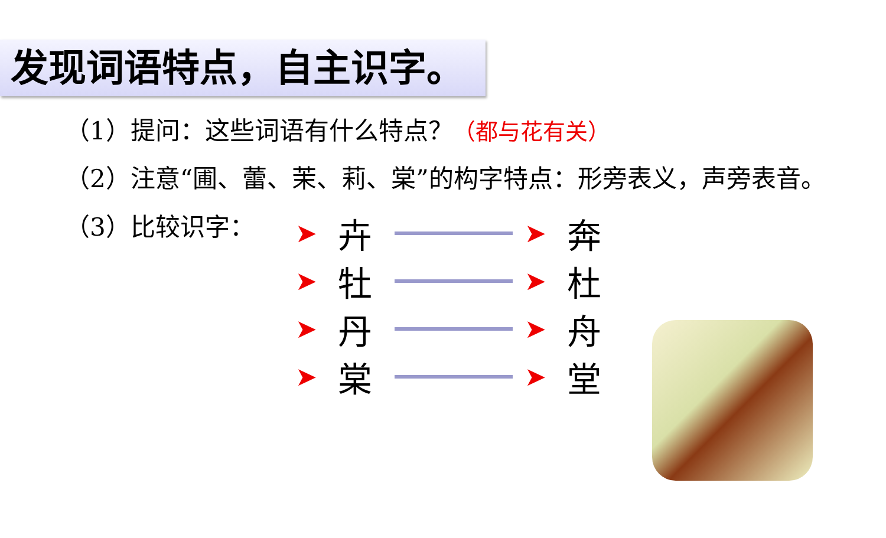发现词语特点，自主识字。
（1）提问：这些词语有什么特点？（都与花有关）
（2）注意“圃、蕾、茉、莉、棠”的构字特点：形旁表义，声旁表音。
（3）比较识字：
➤ 卉 ➤ 奔
➤ 牡 ➤ 杜
➤ 丹 ➤ 舟
➤ 棠 ➤ 堂